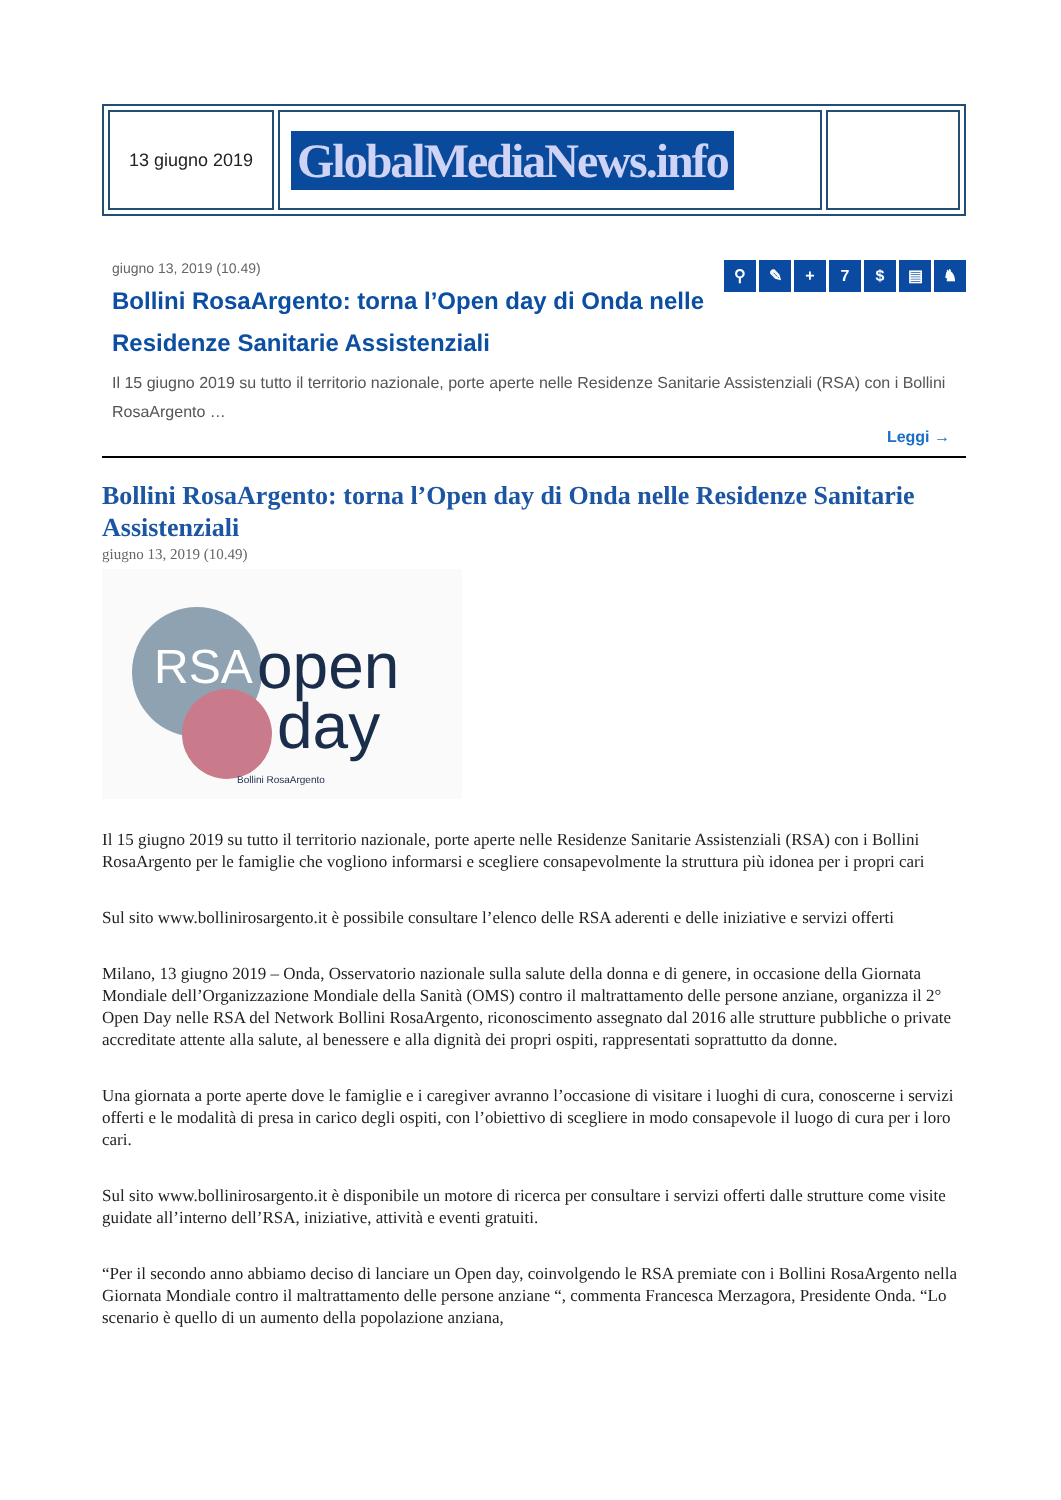| 13 giugno 2019 | GlobalMediaNews.info | |
⚲ ✎ + 7 $ ▤ ♞
giugno 13, 2019 (10.49)
Bollini RosaArgento: torna l’Open day di Onda nelle Residenze Sanitarie Assistenziali
Il 15 giugno 2019 su tutto il territorio nazionale, porte aperte nelle Residenze Sanitarie Assistenziali (RSA) con i Bollini RosaArgento …
Leggi →
Bollini RosaArgento: torna l’Open day di Onda nelle Residenze Sanitarie Assistenziali
giugno 13, 2019 (10.49)
RSA open
day
Bollini RosaArgento
Il 15 giugno 2019 su tutto il territorio nazionale, porte aperte nelle Residenze Sanitarie Assistenziali (RSA) con i Bollini RosaArgento per le famiglie che vogliono informarsi e scegliere consapevolmente la struttura più idonea per i propri cari
Sul sito www.bollinirosargento.it è possibile consultare l’elenco delle RSA aderenti e delle iniziative e servizi offerti
Milano, 13 giugno 2019 – Onda, Osservatorio nazionale sulla salute della donna e di genere, in occasione della Giornata Mondiale dell’Organizzazione Mondiale della Sanità (OMS) contro il maltrattamento delle persone anziane, organizza il 2° Open Day nelle RSA del Network Bollini RosaArgento, riconoscimento assegnato dal 2016 alle strutture pubbliche o private accreditate attente alla salute, al benessere e alla dignità dei propri ospiti, rappresentati soprattutto da donne.
Una giornata a porte aperte dove le famiglie e i caregiver avranno l’occasione di visitare i luoghi di cura, conoscerne i servizi offerti e le modalità di presa in carico degli ospiti, con l’obiettivo di scegliere in modo consapevole il luogo di cura per i loro cari.
Sul sito www.bollinirosargento.it è disponibile un motore di ricerca per consultare i servizi offerti dalle strutture come visite guidate all’interno dell’RSA, iniziative, attività e eventi gratuiti.
“Per il secondo anno abbiamo deciso di lanciare un Open day, coinvolgendo le RSA premiate con i Bollini RosaArgento nella Giornata Mondiale contro il maltrattamento delle persone anziane “, commenta Francesca Merzagora, Presidente Onda. “Lo scenario è quello di un aumento della popolazione anziana,